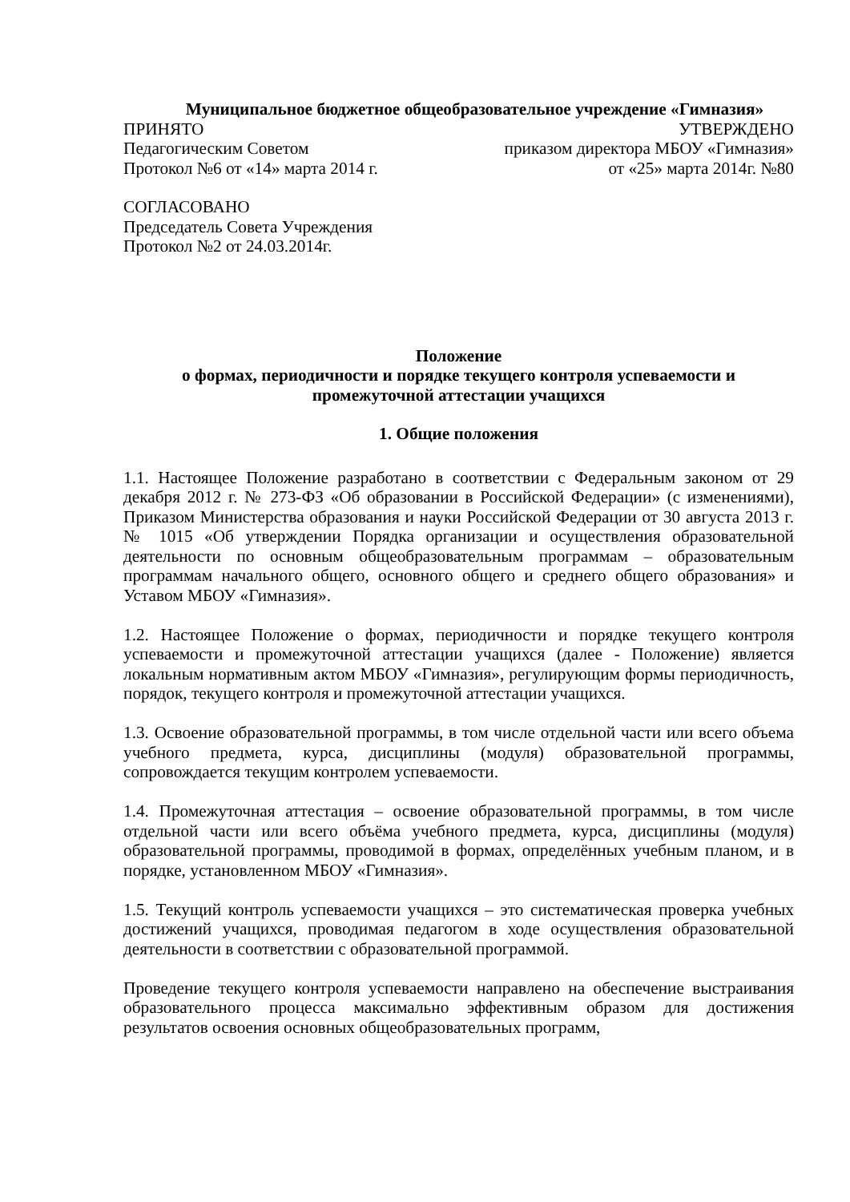Муниципальное бюджетное общеобразовательное учреждение «Гимназия»
ПРИНЯТО УТВЕРЖДЕНО
Педагогическим Советом приказом директора МБОУ «Гимназия»
Протокол №6 от «14» марта 2014 г. от «25» марта 2014г. №80
СОГЛАСОВАНО
Председатель Совета Учреждения
Протокол №2 от 24.03.2014г.
Положение
о формах, периодичности и порядке текущего контроля успеваемости и
промежуточной аттестации учащихся
1. Общие положения
1.1. Настоящее Положение разработано в соответствии с Федеральным законом от 29 декабря 2012 г. № 273-ФЗ «Об образовании в Российской Федерации» (с изменениями), Приказом Министерства образования и науки Российской Федерации от 30 августа 2013 г. № 1015 «Об утверждении Порядка организации и осуществления образовательной деятельности по основным общеобразовательным программам – образовательным программам начального общего, основного общего и среднего общего образования» и Уставом МБОУ «Гимназия».
1.2. Настоящее Положение о формах, периодичности и порядке текущего контроля успеваемости и промежуточной аттестации учащихся (далее - Положение) является локальным нормативным актом МБОУ «Гимназия», регулирующим формы периодичность, порядок, текущего контроля и промежуточной аттестации учащихся.
1.3. Освоение образовательной программы, в том числе отдельной части или всего объема учебного предмета, курса, дисциплины (модуля) образовательной программы, сопровождается текущим контролем успеваемости.
1.4. Промежуточная аттестация – освоение образовательной программы, в том числе отдельной части или всего объёма учебного предмета, курса, дисциплины (модуля) образовательной программы, проводимой в формах, определённых учебным планом, и в порядке, установленном МБОУ «Гимназия».
1.5. Текущий контроль успеваемости учащихся – это систематическая проверка учебных достижений учащихся, проводимая педагогом в ходе осуществления образовательной деятельности в соответствии с образовательной программой.
Проведение текущего контроля успеваемости направлено на обеспечение выстраивания образовательного процесса максимально эффективным образом для достижения результатов освоения основных общеобразовательных программ,